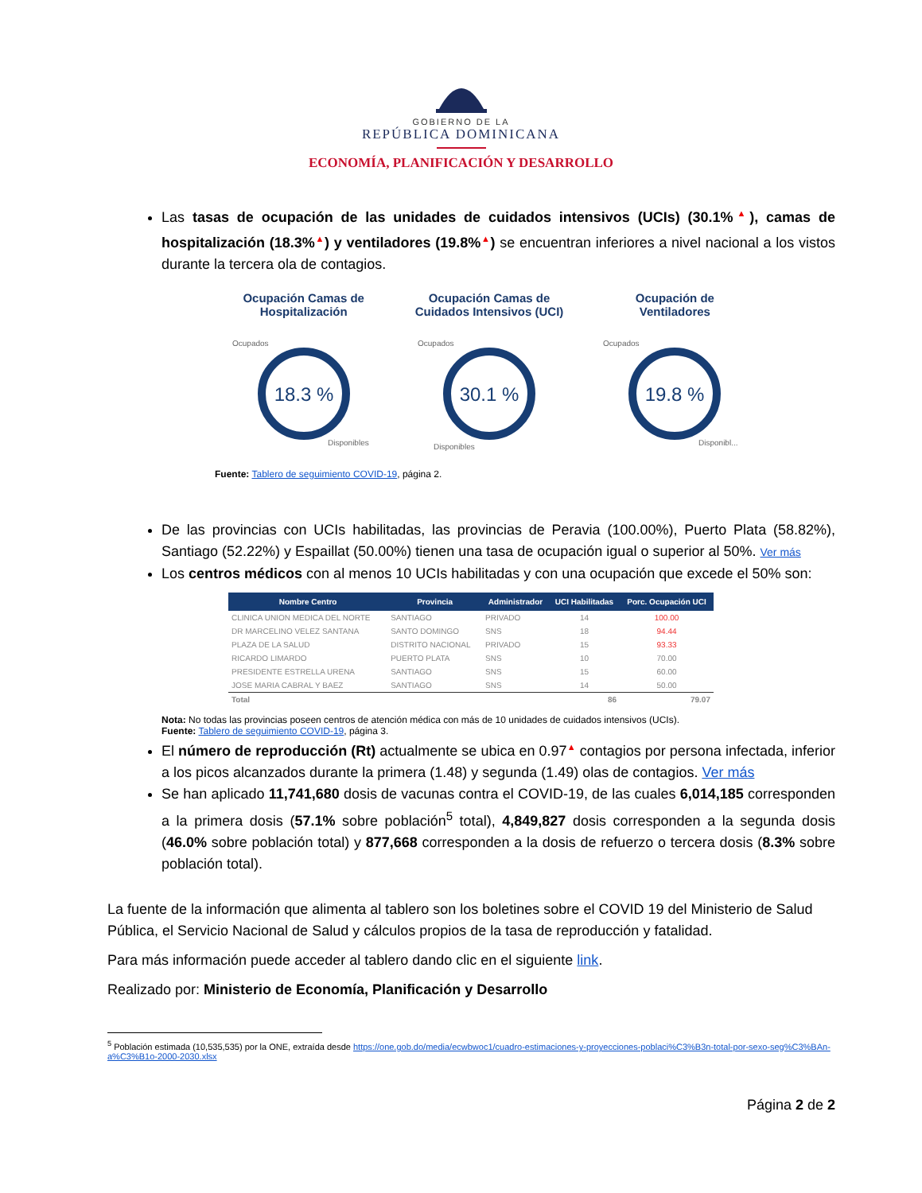GOBIERNO DE LA
REPÚBLICA DOMINICANA
ECONOMÍA, PLANIFICACIÓN Y DESARROLLO
Las tasas de ocupación de las unidades de cuidados intensivos (UCIs) (30.1%▲), camas de hospitalización (18.3%▲) y ventiladores (19.8%▲) se encuentran inferiores a nivel nacional a los vistos durante la tercera ola de contagios.
Ocupación Camas de
Hospitalización
18.3 %
Ocupados
Disponibles
Ocupación Camas de
Cuidados Intensivos (UCI)
30.1 %
Ocupados
Disponibles
Ocupación de
Ventiladores
19.8 %
Ocupados
Disponibl...
Fuente: Tablero de seguimiento COVID-19, página 2.
De las provincias con UCIs habilitadas, las provincias de Peravia (100.00%), Puerto Plata (58.82%), Santiago (52.22%) y Espaillat (50.00%) tienen una tasa de ocupación igual o superior al 50%. Ver más
Los centros médicos con al menos 10 UCIs habilitadas y con una ocupación que excede el 50% son:
| Nombre Centro | Provincia | Administrador | UCI Habilitadas | Porc. Ocupación UCI |
| --- | --- | --- | --- | --- |
| CLINICA UNION MEDICA DEL NORTE | SANTIAGO | PRIVADO | 14 | 100.00 |
| DR MARCELINO VELEZ SANTANA | SANTO DOMINGO | SNS | 18 | 94.44 |
| PLAZA DE LA SALUD | DISTRITO NACIONAL | PRIVADO | 15 | 93.33 |
| RICARDO LIMARDO | PUERTO PLATA | SNS | 10 | 70.00 |
| PRESIDENTE ESTRELLA URENA | SANTIAGO | SNS | 15 | 60.00 |
| JOSE MARIA CABRAL Y BAEZ | SANTIAGO | SNS | 14 | 50.00 |
| Total | | | 86 | 79.07 |
Nota: No todas las provincias poseen centros de atención médica con más de 10 unidades de cuidados intensivos (UCIs).
Fuente: Tablero de seguimiento COVID-19, página 3.
El número de reproducción (Rt) actualmente se ubica en 0.97▲ contagios por persona infectada, inferior a los picos alcanzados durante la primera (1.48) y segunda (1.49) olas de contagios. Ver más
Se han aplicado 11,741,680 dosis de vacunas contra el COVID-19, de las cuales 6,014,185 corresponden a la primera dosis (57.1% sobre población<sup>5</sup> total), 4,849,827 dosis corresponden a la segunda dosis (46.0% sobre población total) y 877,668 corresponden a la dosis de refuerzo o tercera dosis (8.3% sobre población total).
La fuente de la información que alimenta al tablero son los boletines sobre el COVID 19 del Ministerio de Salud Pública, el Servicio Nacional de Salud y cálculos propios de la tasa de reproducción y fatalidad.
Para más información puede acceder al tablero dando clic en el siguiente link.
Realizado por: Ministerio de Economía, Planificación y Desarrollo
<sup>5</sup> Población estimada (10,535,535) por la ONE, extraída desde https://one.gob.do/media/ecwbwoc1/cuadro-estimaciones-y-proyecciones-poblaci%C3%B3n-total-por-sexo-seg%C3%BAn-a%C3%B1o-2000-2030.xlsx
Página 2 de 2